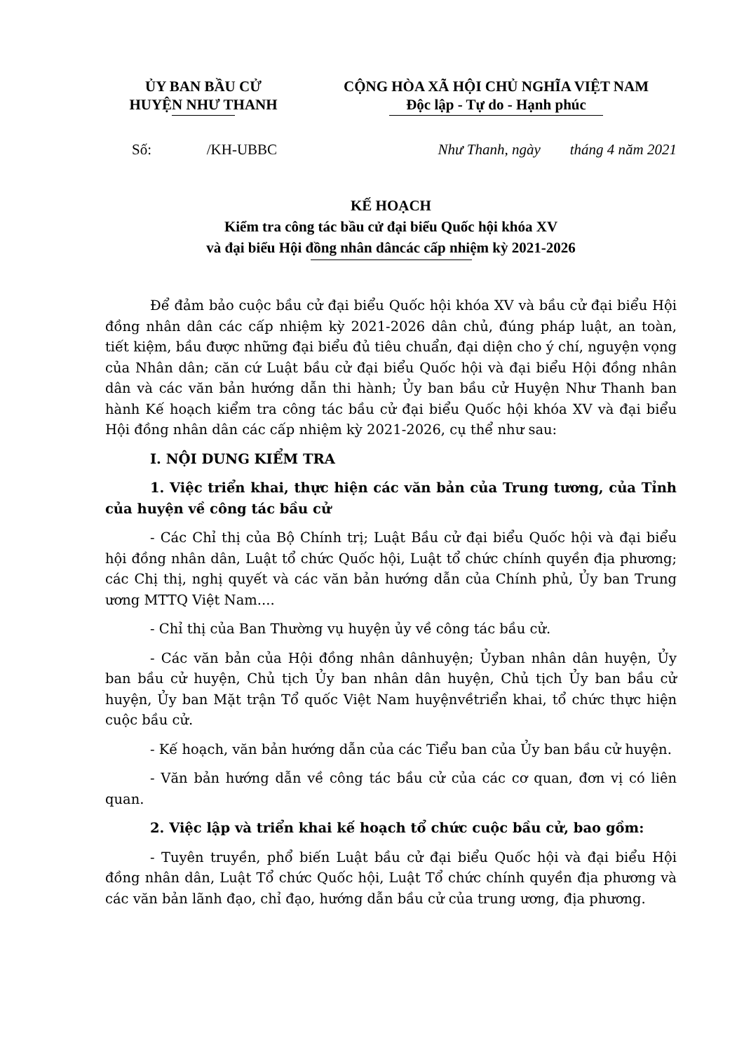ỦY BAN BẦU CỬ
HUYỆN NHƯ THANH
CỘNG HÒA XÃ HỘI CHỦ NGHĨA VIỆT NAM
Độc lập - Tự do - Hạnh phúc
Số: /KH-UBBC Như Thanh, ngày tháng 4 năm 2021
KẾ HOẠCH
Kiểm tra công tác bầu cử đại biểu Quốc hội khóa XV
và đại biểu Hội đồng nhân dâncác cấp nhiệm kỳ 2021-2026
Để đảm bảo cuộc bầu cử đại biểu Quốc hội khóa XV và bầu cử đại biểu Hội đồng nhân dân các cấp nhiệm kỳ 2021-2026 dân chủ, đúng pháp luật, an toàn, tiết kiệm, bầu được những đại biểu đủ tiêu chuẩn, đại diện cho ý chí, nguyện vọng của Nhân dân; căn cứ Luật bầu cử đại biểu Quốc hội và đại biểu Hội đồng nhân dân và các văn bản hướng dẫn thi hành; Ủy ban bầu cử Huyện Như Thanh ban hành Kế hoạch kiểm tra công tác bầu cử đại biểu Quốc hội khóa XV và đại biểu Hội đồng nhân dân các cấp nhiệm kỳ 2021-2026, cụ thể như sau:
I. NỘI DUNG KIỂM TRA
1. Việc triển khai, thực hiện các văn bản của Trung tương, của Tỉnh của huyện về công tác bầu cử
- Các Chỉ thị của Bộ Chính trị; Luật Bầu cử đại biểu Quốc hội và đại biểu hội đồng nhân dân, Luật tổ chức Quốc hội, Luật tổ chức chính quyền địa phương; các Chị thị, nghị quyết và các văn bản hướng dẫn của Chính phủ, Ủy ban Trung ương MTTQ Việt Nam....
- Chỉ thị của Ban Thường vụ huyện ủy về công tác bầu cử.
- Các văn bản của Hội đồng nhân dânhuyện; Ủyban nhân dân huyện, Ủy ban bầu cử huyện, Chủ tịch Ủy ban nhân dân huyện, Chủ tịch Ủy ban bầu cử huyện, Ủy ban Mặt trận Tổ quốc Việt Nam huyệnvềtriển khai, tổ chức thực hiện cuộc bầu cử.
- Kế hoạch, văn bản hướng dẫn của các Tiểu ban của Ủy ban bầu cử huyện.
- Văn bản hướng dẫn về công tác bầu cử của các cơ quan, đơn vị có liên quan.
2. Việc lập và triển khai kế hoạch tổ chức cuộc bầu cử, bao gồm:
- Tuyên truyền, phổ biến Luật bầu cử đại biểu Quốc hội và đại biểu Hội đồng nhân dân, Luật Tổ chức Quốc hội, Luật Tổ chức chính quyền địa phương và các văn bản lãnh đạo, chỉ đạo, hướng dẫn bầu cử của trung ương, địa phương.